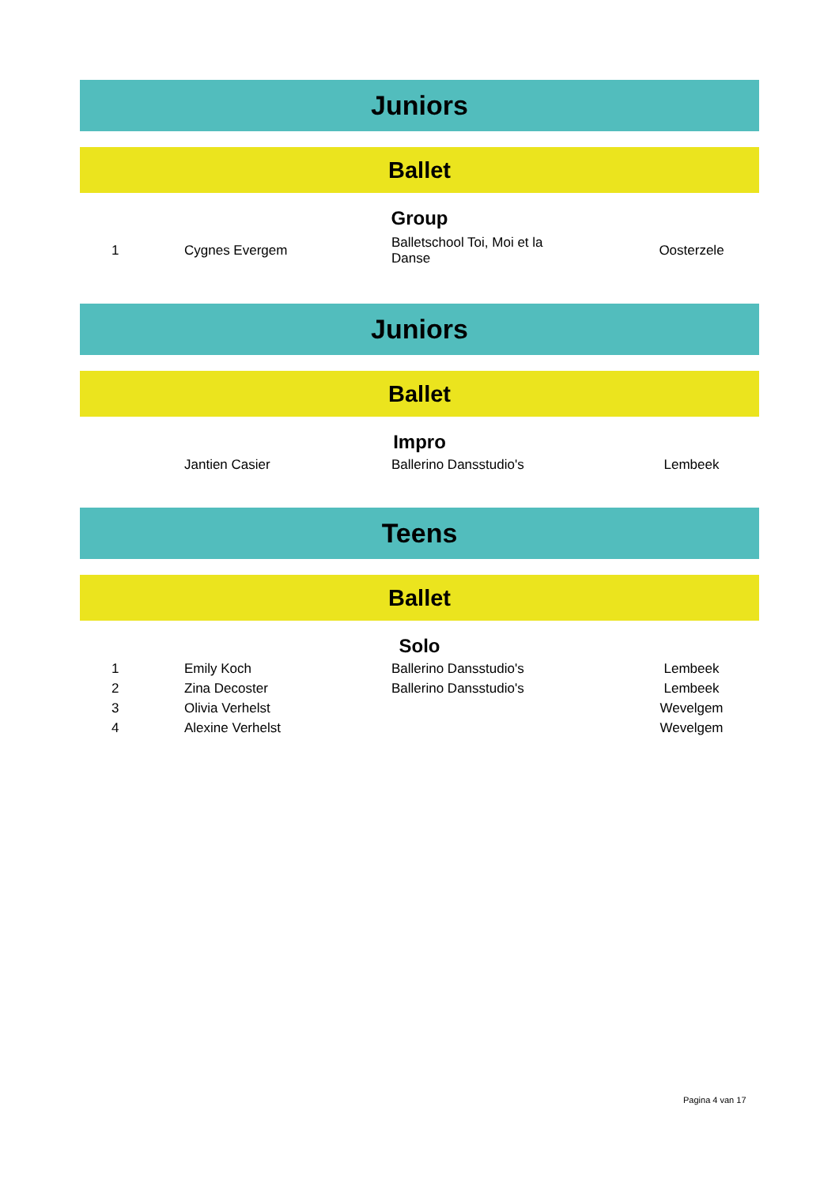Juniors
Ballet
Group
| 1 | Cygnes Evergem | Balletschool Toi, Moi et la Danse | Oosterzele |
Juniors
Ballet
Impro
| | Jantien Casier | Ballerino Dansstudio's | Lembeek |
Teens
Ballet
Solo
| 1 | Emily Koch | Ballerino Dansstudio's | Lembeek |
| 2 | Zina Decoster | Ballerino Dansstudio's | Lembeek |
| 3 | Olivia Verhelst | | Wevelgem |
| 4 | Alexine Verhelst | | Wevelgem |
Pagina 4 van 17